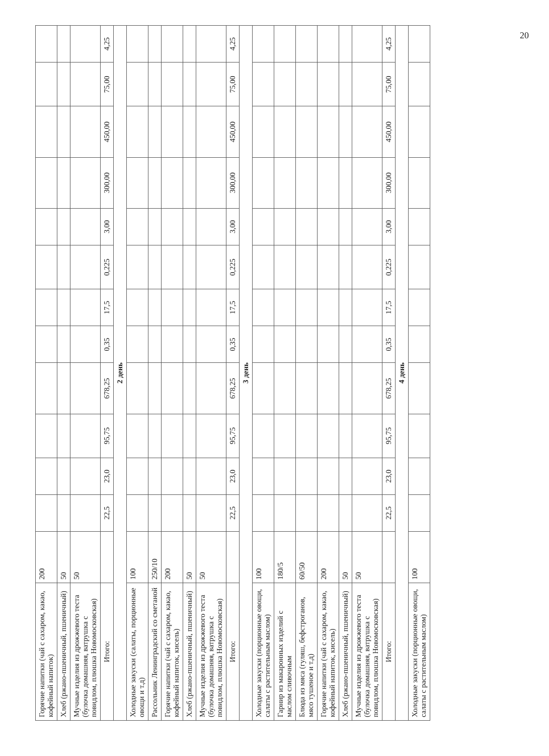20
| Горячие напитки (чай с сахаром, какао, кофейный напиток) | 200 | | | | | | | | | | | | |
| Хлеб (ржано-пшеничный, пшеничный) | 50 | | | | | | | | | | | | |
| Мучные изделия из дрожжевого теста (булочка домашняя, ватрушка с повидлом, плюшка Новомосковская) | 50 | | | | | | | | | | | | |
| Итого: | | 22,5 | 23,0 | 95,75 | 678,25 | 0,35 | 17,5 | 0,225 | 3,00 | 300,00 | 450,00 | 75,00 | 4,25 |
| 2 день | | | | | | | | | | | | | |
| Холодные закуски (салаты, порционные овощи и т.д) | 100 | | | | | | | | | | | | |
| Рассольник Ленинградский со сметаной | 250/10 | | | | | | | | | | | | |
| Горячие напитки (чай с сахаром, какао, кофейный напиток, кисель) | 200 | | | | | | | | | | | | |
| Хлеб (ржано-пшеничный, пшеничный) | 50 | | | | | | | | | | | | |
| Мучные изделия из дрожжевого теста (булочка домашняя, ватрушка с повидлом, плюшка Новомосковская) | 50 | | | | | | | | | | | | |
| Итого: | | 22,5 | 23,0 | 95,75 | 678,25 | 0,35 | 17,5 | 0,225 | 3,00 | 300,00 | 450,00 | 75,00 | 4,25 |
| 3 день | | | | | | | | | | | | | |
| Холодные закуски (порционные овощи, салаты с растительным маслом) | 100 | | | | | | | | | | | | |
| Гарнир из макаронных изделий с маслом сливочным | 180/5 | | | | | | | | | | | | |
| Блюда из мяса (гуляш, бефстроганов, мясо тушеное и т.д) | 60/50 | | | | | | | | | | | | |
| Горячие напитки (чай с сахаром, какао, кофейный напиток, кисель) | 200 | | | | | | | | | | | | |
| Хлеб (ржано-пшеничный, пшеничный) | 50 | | | | | | | | | | | | |
| Мучные изделия из дрожжевого теста (булочка домашняя, ватрушка с повидлом, плюшка Новомосковская) | 50 | | | | | | | | | | | | |
| Итого: | | 22,5 | 23,0 | 95,75 | 678,25 | 0,35 | 17,5 | 0,225 | 3,00 | 300,00 | 450,00 | 75,00 | 4,25 |
| 4 день | | | | | | | | | | | | | |
| Холодные закуски (порционные овощи, салаты с растительным маслом) | 100 | | | | | | | | | | | | |